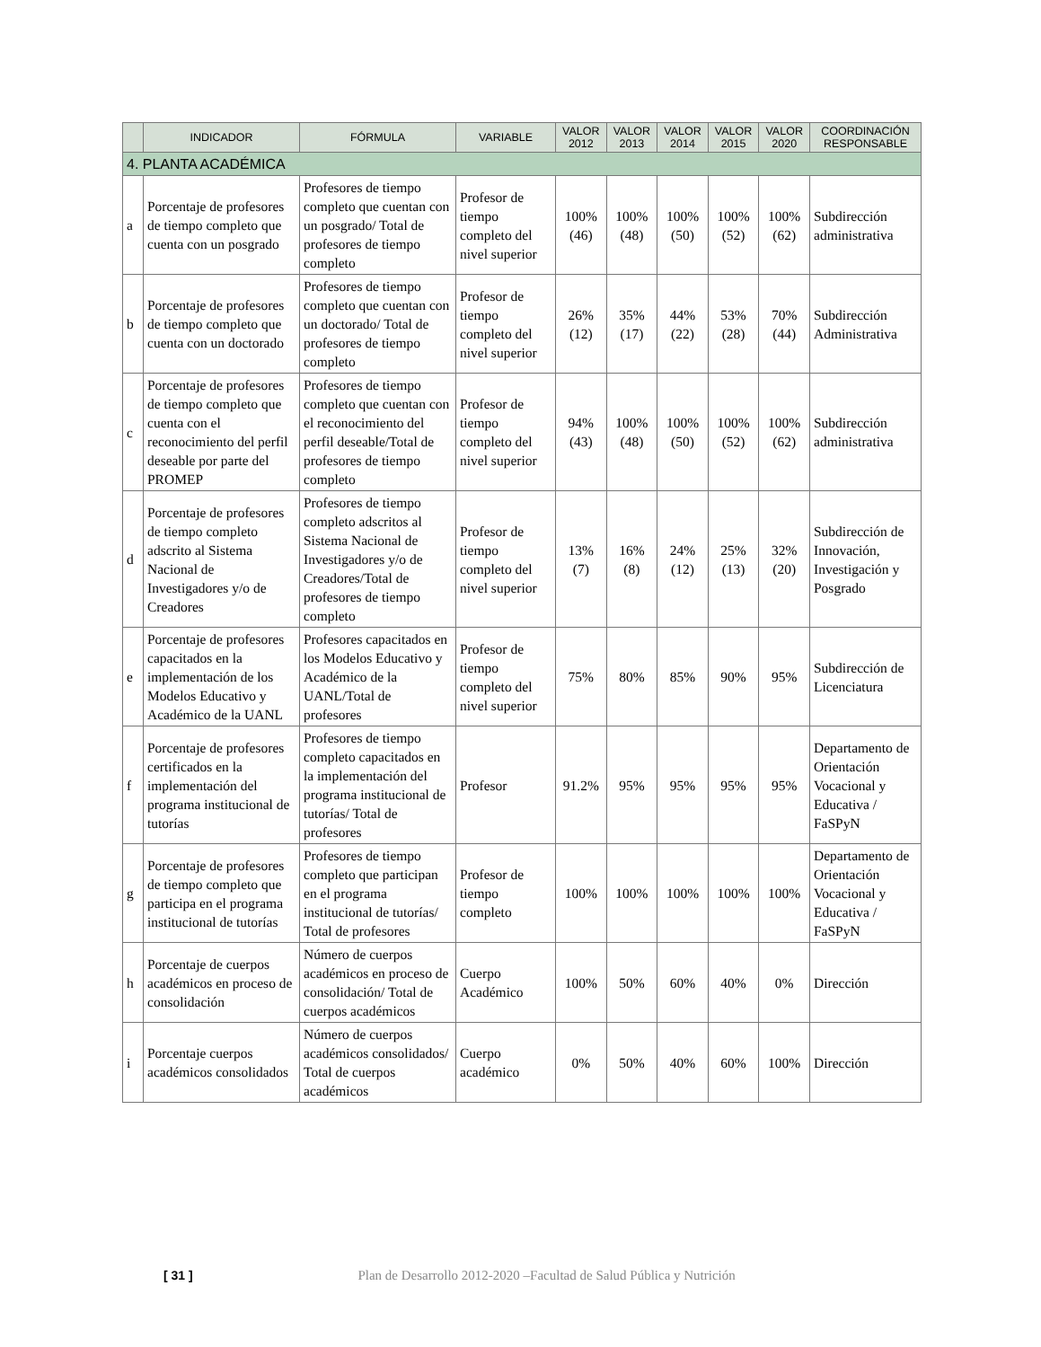| | INDICADOR | FÓRMULA | VARIABLE | VALOR 2012 | VALOR 2013 | VALOR 2014 | VALOR 2015 | VALOR 2020 | COORDINACIÓN RESPONSABLE |
| --- | --- | --- | --- | --- | --- | --- | --- | --- | --- |
| 4. PLANTA ACADÉMICA | | | | | | | | | |
| a | Porcentaje de profesores de tiempo completo que cuenta con un posgrado | Profesores de tiempo completo que cuentan con un posgrado/ Total de profesores de tiempo completo | Profesor de tiempo completo del nivel superior | 100% (46) | 100% (48) | 100% (50) | 100% (52) | 100% (62) | Subdirección administrativa |
| b | Porcentaje de profesores de tiempo completo que cuenta con un doctorado | Profesores de tiempo completo que cuentan con un doctorado/ Total de profesores de tiempo completo | Profesor de tiempo completo del nivel superior | 26% (12) | 35% (17) | 44% (22) | 53% (28) | 70% (44) | Subdirección Administrativa |
| c | Porcentaje de profesores de tiempo completo que cuenta con el reconocimiento del perfil deseable por parte del PROMEP | Profesores de tiempo completo que cuentan con el reconocimiento del perfil deseable/Total de profesores de tiempo completo | Profesor de tiempo completo del nivel superior | 94% (43) | 100% (48) | 100% (50) | 100% (52) | 100% (62) | Subdirección administrativa |
| d | Porcentaje de profesores de tiempo completo adscrito al Sistema Nacional de Investigadores y/o de Creadores | Profesores de tiempo completo adscritos al Sistema Nacional de Investigadores y/o de Creadores/Total de profesores de tiempo completo | Profesor de tiempo completo del nivel superior | 13% (7) | 16% (8) | 24% (12) | 25% (13) | 32% (20) | Subdirección de Innovación, Investigación y Posgrado |
| e | Porcentaje de profesores capacitados en la implementación de los Modelos Educativo y Académico de la UANL | Profesores capacitados en los Modelos Educativo y Académico de la UANL/Total de profesores | Profesor de tiempo completo del nivel superior | 75% | 80% | 85% | 90% | 95% | Subdirección de Licenciatura |
| f | Porcentaje de profesores certificados en la implementación del programa institucional de tutorías | Profesores de tiempo completo capacitados en la implementación del programa institucional de tutorías/ Total de profesores | Profesor | 91.2% | 95% | 95% | 95% | 95% | Departamento de Orientación Vocacional y Educativa / FaSPyN |
| g | Porcentaje de profesores de tiempo completo que participa en el programa institucional de tutorías | Profesores de tiempo completo que participan en el programa institucional de tutorías/ Total de profesores | Profesor de tiempo completo | 100% | 100% | 100% | 100% | 100% | Departamento de Orientación Vocacional y Educativa / FaSPyN |
| h | Porcentaje de cuerpos académicos en proceso de consolidación | Número de cuerpos académicos en proceso de consolidación/ Total de cuerpos académicos | Cuerpo Académico | 100% | 50% | 60% | 40% | 0% | Dirección |
| i | Porcentaje cuerpos académicos consolidados | Número de cuerpos académicos consolidados/ Total de cuerpos académicos | Cuerpo académico | 0% | 50% | 40% | 60% | 100% | Dirección |
[ 31 ] Plan de Desarrollo 2012-2020 –Facultad de Salud Pública y Nutrición